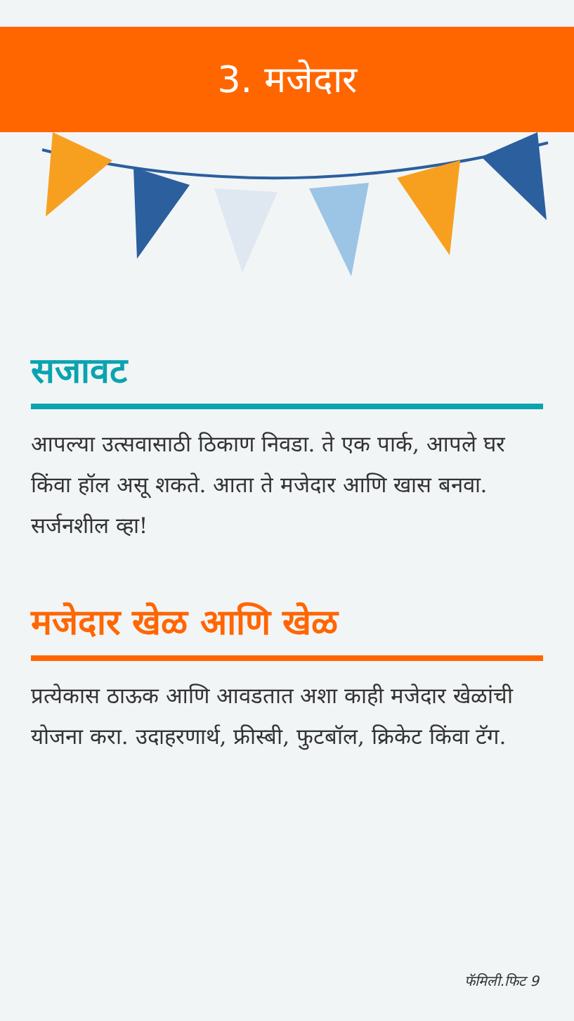3. मजेदार
सजावट
आपल्या उत्सवासाठी ठिकाण निवडा. ते एक पार्क, आपले घर किंवा हॉल असू शकते. आता ते मजेदार आणि खास बनवा. सर्जनशील व्हा!
मजेदार खेळ आणि खेळ
प्रत्येकास ठाऊक आणि आवडतात अशा काही मजेदार खेळांची योजना करा. उदाहरणार्थ, फ्रीस्बी, फुटबॉल, क्रिकेट किंवा टॅग.
फॅमिली.फिट 9